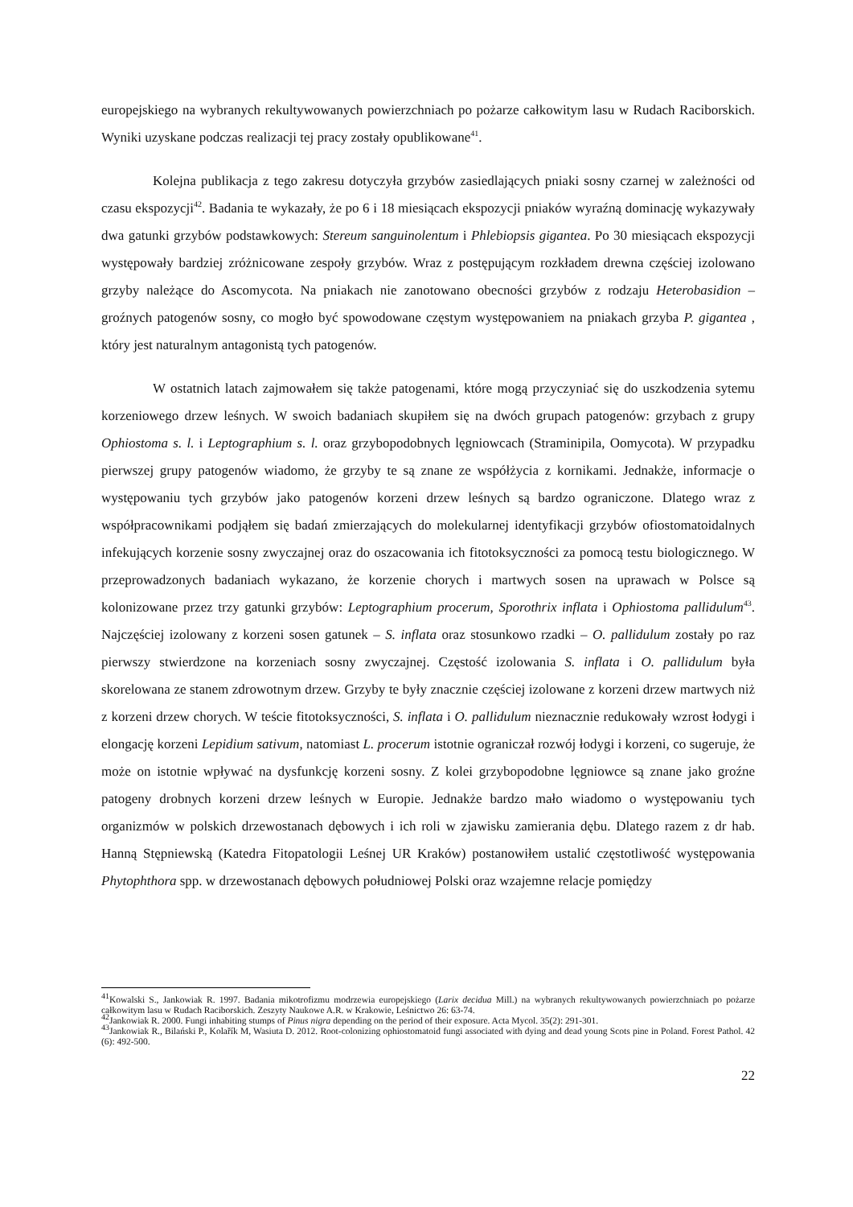europejskiego na wybranych rekultywowanych powierzchniach po pożarze całkowitym lasu w Rudach Raciborskich. Wyniki uzyskane podczas realizacji tej pracy zostały opublikowane<sup>41</sup>.
Kolejna publikacja z tego zakresu dotyczyła grzybów zasiedlających pniaki sosny czarnej w zależności od czasu ekspozycji<sup>42</sup>. Badania te wykazały, że po 6 i 18 miesiącach ekspozycji pniaków wyraźną dominację wykazywały dwa gatunki grzybów podstawkowych: Stereum sanguinolentum i Phlebiopsis gigantea. Po 30 miesiącach ekspozycji występowały bardziej zróżnicowane zespoły grzybów. Wraz z postępującym rozkładem drewna częściej izolowano grzyby należące do Ascomycota. Na pniakach nie zanotowano obecności grzybów z rodzaju Heterobasidion – groźnych patogenów sosny, co mogło być spowodowane częstym występowaniem na pniakach grzyba P. gigantea , który jest naturalnym antagonistą tych patogenów.
W ostatnich latach zajmowałem się także patogenami, które mogą przyczyniać się do uszkodzenia sytemu korzeniowego drzew leśnych. W swoich badaniach skupiłem się na dwóch grupach patogenów: grzybach z grupy Ophiostoma s. l. i Leptographium s. l. oraz grzybopodobnych lęgniowcach (Straminipila, Oomycota). W przypadku pierwszej grupy patogenów wiadomo, że grzyby te są znane ze współżycia z kornikami. Jednakże, informacje o występowaniu tych grzybów jako patogenów korzeni drzew leśnych są bardzo ograniczone. Dlatego wraz z współpracownikami podjąłem się badań zmierzających do molekularnej identyfikacji grzybów ofiostomatoidalnych infekujących korzenie sosny zwyczajnej oraz do oszacowania ich fitotoksyczności za pomocą testu biologicznego. W przeprowadzonych badaniach wykazano, że korzenie chorych i martwych sosen na uprawach w Polsce są kolonizowane przez trzy gatunki grzybów: Leptographium procerum, Sporothrix inflata i Ophiostoma pallidulum<sup>43</sup>. Najczęściej izolowany z korzeni sosen gatunek – S. inflata oraz stosunkowo rzadki – O. pallidulum zostały po raz pierwszy stwierdzone na korzeniach sosny zwyczajnej. Częstość izolowania S. inflata i O. pallidulum była skorelowana ze stanem zdrowotnym drzew. Grzyby te były znacznie częściej izolowane z korzeni drzew martwych niż z korzeni drzew chorych. W teście fitotoksyczności, S. inflata i O. pallidulum nieznacznie redukowały wzrost łodygi i elongację korzeni Lepidium sativum, natomiast L. procerum istotnie ograniczał rozwój łodygi i korzeni, co sugeruje, że może on istotnie wpływać na dysfunkcję korzeni sosny. Z kolei grzybopodobne lęgniowce są znane jako groźne patogeny drobnych korzeni drzew leśnych w Europie. Jednakże bardzo mało wiadomo o występowaniu tych organizmów w polskich drzewostanach dębowych i ich roli w zjawisku zamierania dębu. Dlatego razem z dr hab. Hanną Stępniewską (Katedra Fitopatologii Leśnej UR Kraków) postanowiłem ustalić częstotliwość występowania Phytophthora spp. w drzewostanach dębowych południowej Polski oraz wzajemne relacje pomiędzy
<sup>41</sup> Kowalski S., Jankowiak R. 1997. Badania mikotrofizmu modrzewia europejskiego (Larix decidua Mill.) na wybranych rekultywowanych powierzchniach po pożarze całkowitym lasu w Rudach Raciborskich. Zeszyty Naukowe A.R. w Krakowie, Leśnictwo 26: 63-74.
<sup>42</sup> Jankowiak R. 2000. Fungi inhabiting stumps of Pinus nigra depending on the period of their exposure. Acta Mycol. 35(2): 291-301.
<sup>43</sup> Jankowiak R., Bilański P., Kolařík M, Wasiuta D. 2012. Root-colonizing ophiostomatoid fungi associated with dying and dead young Scots pine in Poland. Forest Pathol. 42 (6): 492-500.
22